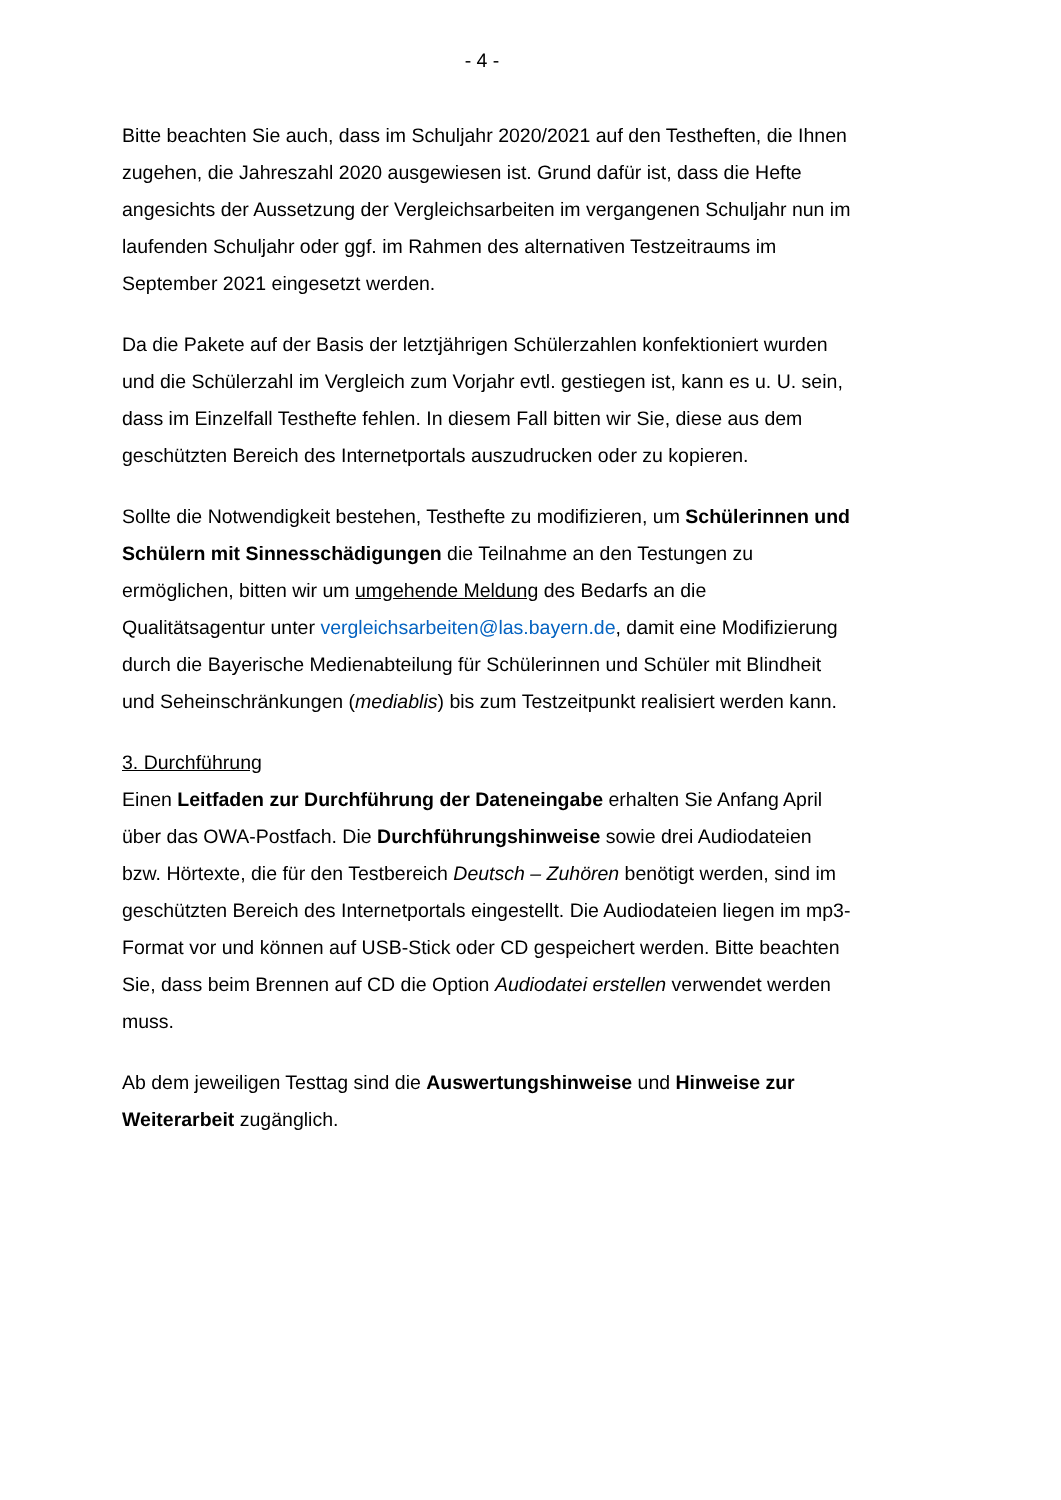- 4 -
Bitte beachten Sie auch, dass im Schuljahr 2020/2021 auf den Testheften, die Ihnen zugehen, die Jahreszahl 2020 ausgewiesen ist. Grund dafür ist, dass die Hefte angesichts der Aussetzung der Vergleichsarbeiten im vergangenen Schuljahr nun im laufenden Schuljahr oder ggf. im Rahmen des alternativen Testzeitraums im September 2021 eingesetzt werden.
Da die Pakete auf der Basis der letztjährigen Schülerzahlen konfektioniert wurden und die Schülerzahl im Vergleich zum Vorjahr evtl. gestiegen ist, kann es u. U. sein, dass im Einzelfall Testhefte fehlen. In diesem Fall bitten wir Sie, diese aus dem geschützten Bereich des Internetportals auszudrucken oder zu kopieren.
Sollte die Notwendigkeit bestehen, Testhefte zu modifizieren, um Schülerinnen und Schülern mit Sinnesschädigungen die Teilnahme an den Testungen zu ermöglichen, bitten wir um umgehende Meldung des Bedarfs an die Qualitätsagentur unter vergleichsarbeiten@las.bayern.de, damit eine Modifizierung durch die Bayerische Medienabteilung für Schülerinnen und Schüler mit Blindheit und Seheinschränkungen (mediablis) bis zum Testzeitpunkt realisiert werden kann.
3. Durchführung
Einen Leitfaden zur Durchführung der Dateneingabe erhalten Sie Anfang April über das OWA-Postfach. Die Durchführungshinweise sowie drei Audiodateien bzw. Hörtexte, die für den Testbereich Deutsch – Zuhören benötigt werden, sind im geschützten Bereich des Internetportals eingestellt. Die Audiodateien liegen im mp3-Format vor und können auf USB-Stick oder CD gespeichert werden. Bitte beachten Sie, dass beim Brennen auf CD die Option Audiodatei erstellen verwendet werden muss.
Ab dem jeweiligen Testtag sind die Auswertungshinweise und Hinweise zur Weiterarbeit zugänglich.